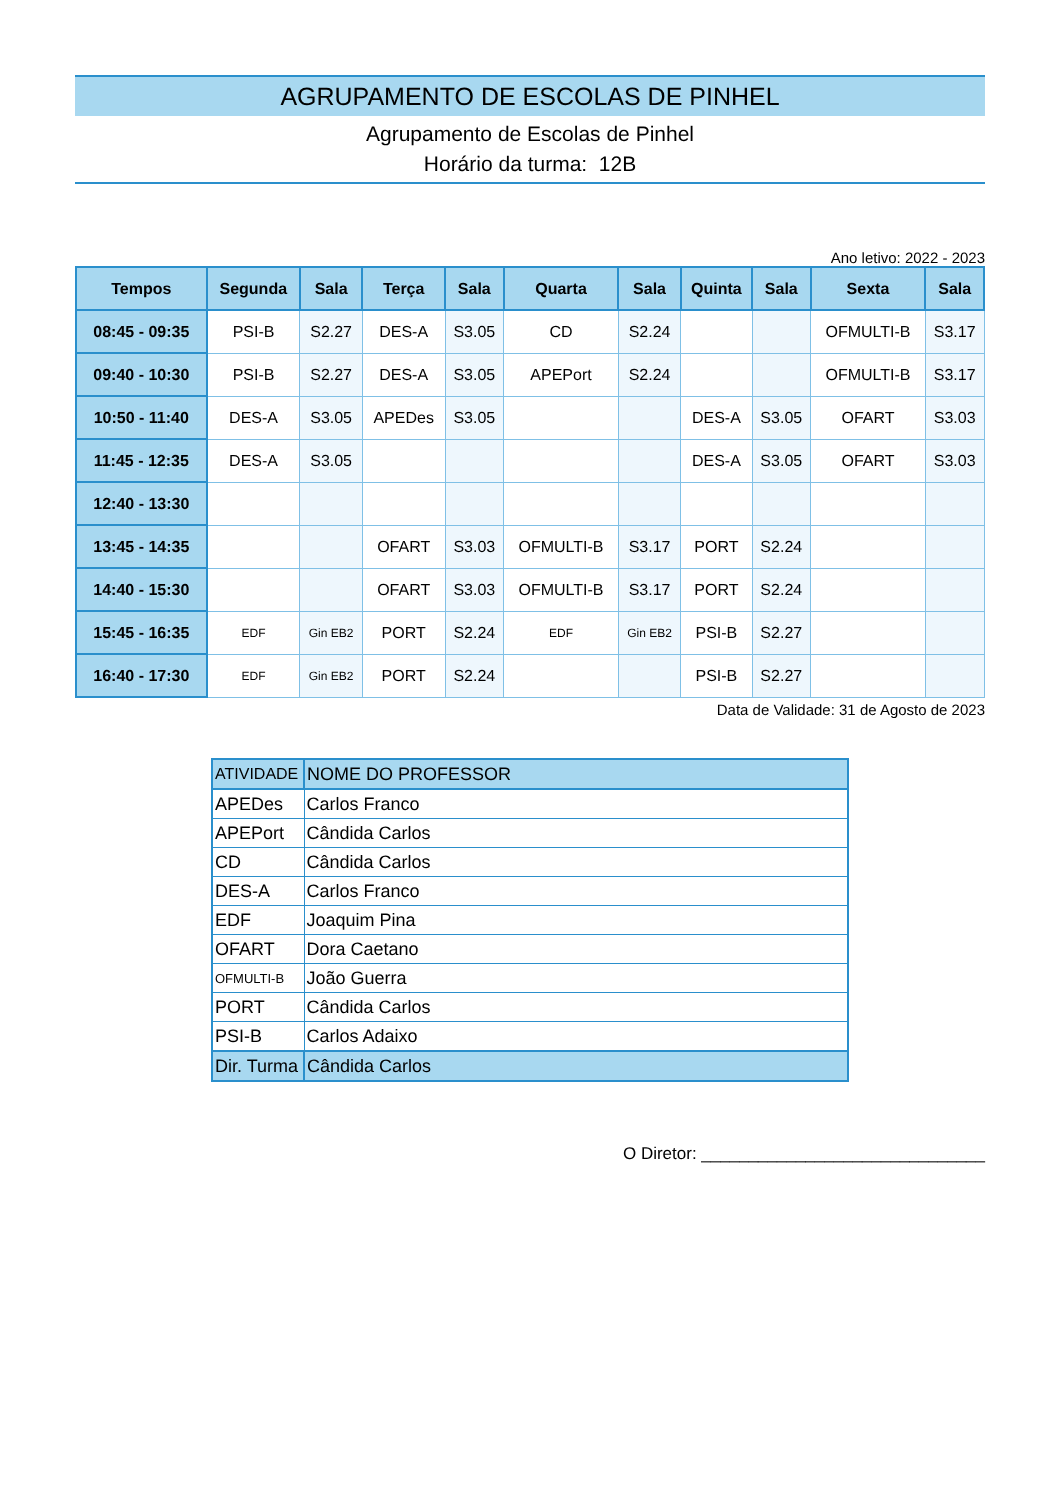AGRUPAMENTO DE ESCOLAS DE PINHEL
Agrupamento de Escolas de Pinhel
Horário da turma: 12B
Ano letivo: 2022 - 2023
| Tempos | Segunda | Sala | Terça | Sala | Quarta | Sala | Quinta | Sala | Sexta | Sala |
| --- | --- | --- | --- | --- | --- | --- | --- | --- | --- | --- |
| 08:45 - 09:35 | PSI-B | S2.27 | DES-A | S3.05 | CD | S2.24 | | | OFMULTI-B | S3.17 |
| 09:40 - 10:30 | PSI-B | S2.27 | DES-A | S3.05 | APEPort | S2.24 | | | OFMULTI-B | S3.17 |
| 10:50 - 11:40 | DES-A | S3.05 | APEDes | S3.05 | | | DES-A | S3.05 | OFART | S3.03 |
| 11:45 - 12:35 | DES-A | S3.05 | | | | | DES-A | S3.05 | OFART | S3.03 |
| 12:40 - 13:30 | | | | | | | | | | |
| 13:45 - 14:35 | | | OFART | S3.03 | OFMULTI-B | S3.17 | PORT | S2.24 | | |
| 14:40 - 15:30 | | | OFART | S3.03 | OFMULTI-B | S3.17 | PORT | S2.24 | | |
| 15:45 - 16:35 | EDF | Gin EB2 | PORT | S2.24 | EDF | Gin EB2 | PSI-B | S2.27 | | |
| 16:40 - 17:30 | EDF | Gin EB2 | PORT | S2.24 | | | PSI-B | S2.27 | | |
Data de Validade: 31 de Agosto de 2023
| ATIVIDADE | NOME DO PROFESSOR |
| --- | --- |
| APEDes | Carlos Franco |
| APEPort | Cândida Carlos |
| CD | Cândida Carlos |
| DES-A | Carlos Franco |
| EDF | Joaquim Pina |
| OFART | Dora Caetano |
| OFMULTI-B | João Guerra |
| PORT | Cândida Carlos |
| PSI-B | Carlos Adaixo |
| Dir. Turma | Cândida Carlos |
O Diretor: ______________________________